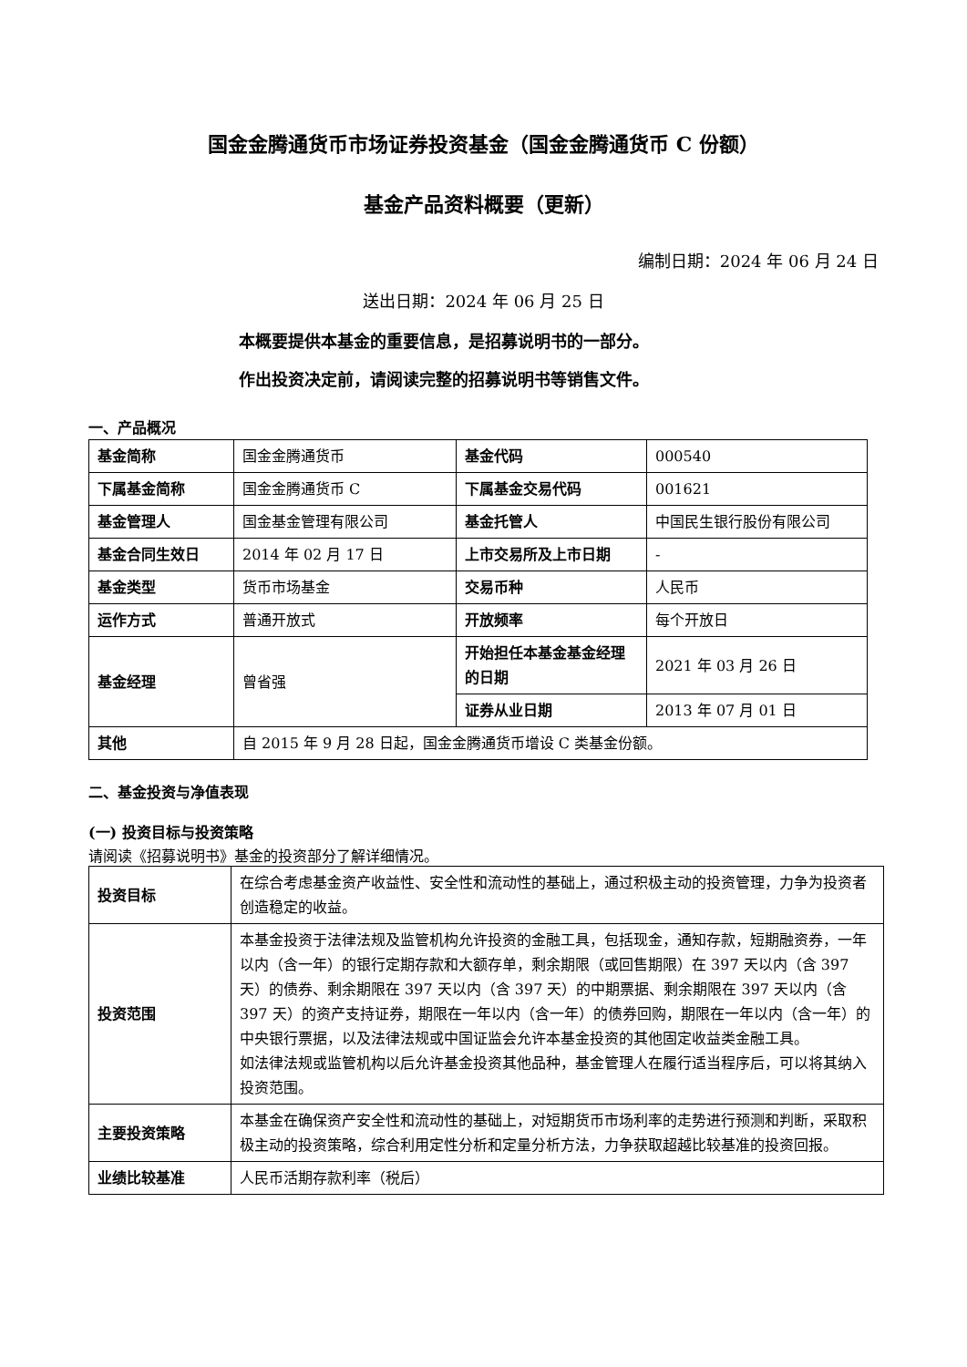国金金腾通货币市场证券投资基金（国金金腾通货币 C 份额）
基金产品资料概要（更新）
编制日期：2024 年 06 月 24 日
送出日期：2024 年 06 月 25 日
本概要提供本基金的重要信息，是招募说明书的一部分。
作出投资决定前，请阅读完整的招募说明书等销售文件。
一、产品概况
| 基金简称 | 国金金腾通货币 | 基金代码 | 000540 |
| 下属基金简称 | 国金金腾通货币 C | 下属基金交易代码 | 001621 |
| 基金管理人 | 国金基金管理有限公司 | 基金托管人 | 中国民生银行股份有限公司 |
| 基金合同生效日 | 2014 年 02 月 17 日 | 上市交易所及上市日期 | - |
| 基金类型 | 货币市场基金 | 交易币种 | 人民币 |
| 运作方式 | 普通开放式 | 开放频率 | 每个开放日 |
| 基金经理 | 曾省强 | 开始担任本基金基金经理的日期 | 2021 年 03 月 26 日 |
| | | 证券从业日期 | 2013 年 07 月 01 日 |
| 其他 | 自 2015 年 9 月 28 日起，国金金腾通货币增设 C 类基金份额。 | | |
二、基金投资与净值表现
(一) 投资目标与投资策略
请阅读《招募说明书》基金的投资部分了解详细情况。
| 投资目标 | 在综合考虑基金资产收益性、安全性和流动性的基础上，通过积极主动的投资管理，力争为投资者创造稳定的收益。 |
| 投资范围 | 本基金投资于法律法规及监管机构允许投资的金融工具，包括现金，通知存款，短期融资券，一年以内（含一年）的银行定期存款和大额存单，剩余期限（或回售期限）在 397 天以内（含 397 天）的债券、剩余期限在 397 天以内（含 397 天）的中期票据、剩余期限在 397 天以内（含 397 天）的资产支持证券，期限在一年以内（含一年）的债券回购，期限在一年以内（含一年）的中央银行票据，以及法律法规或中国证监会允许本基金投资的其他固定收益类金融工具。 如法律法规或监管机构以后允许基金投资其他品种，基金管理人在履行适当程序后，可以将其纳入投资范围。 |
| 主要投资策略 | 本基金在确保资产安全性和流动性的基础上，对短期货币市场利率的走势进行预测和判断，采取积极主动的投资策略，综合利用定性分析和定量分析方法，力争获取超越比较基准的投资回报。 |
| 业绩比较基准 | 人民币活期存款利率（税后） |